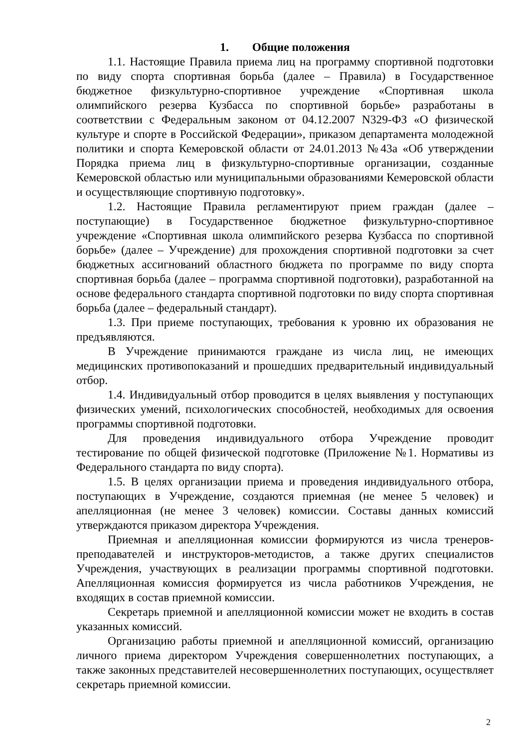1. Общие положения
1.1. Настоящие Правила приема лиц на программу спортивной подготовки по виду спорта спортивная борьба (далее – Правила) в Государственное бюджетное физкультурно-спортивное учреждение «Спортивная школа олимпийского резерва Кузбасса по спортивной борьбе» разработаны в соответствии с Федеральным законом от 04.12.2007 N329-ФЗ «О физической культуре и спорте в Российской Федерации», приказом департамента молодежной политики и спорта Кемеровской области от 24.01.2013 №43а «Об утверждении Порядка приема лиц в физкультурно-спортивные организации, созданные Кемеровской областью или муниципальными образованиями Кемеровской области и осуществляющие спортивную подготовку».
1.2. Настоящие Правила регламентируют прием граждан (далее – поступающие) в Государственное бюджетное физкультурно-спортивное учреждение «Спортивная школа олимпийского резерва Кузбасса по спортивной борьбе» (далее – Учреждение) для прохождения спортивной подготовки за счет бюджетных ассигнований областного бюджета по программе по виду спорта спортивная борьба (далее – программа спортивной подготовки), разработанной на основе федерального стандарта спортивной подготовки по виду спорта спортивная борьба (далее – федеральный стандарт).
1.3. При приеме поступающих, требования к уровню их образования не предъявляются.
В Учреждение принимаются граждане из числа лиц, не имеющих медицинских противопоказаний и прошедших предварительный индивидуальный отбор.
1.4. Индивидуальный отбор проводится в целях выявления у поступающих физических умений, психологических способностей, необходимых для освоения программы спортивной подготовки.
Для проведения индивидуального отбора Учреждение проводит тестирование по общей физической подготовке (Приложение №1. Нормативы из Федерального стандарта по виду спорта).
1.5. В целях организации приема и проведения индивидуального отбора, поступающих в Учреждение, создаются приемная (не менее 5 человек) и апелляционная (не менее 3 человек) комиссии. Составы данных комиссий утверждаются приказом директора Учреждения.
Приемная и апелляционная комиссии формируются из числа тренеров-преподавателей и инструкторов-методистов, а также других специалистов Учреждения, участвующих в реализации программы спортивной подготовки. Апелляционная комиссия формируется из числа работников Учреждения, не входящих в состав приемной комиссии.
Секретарь приемной и апелляционной комиссии может не входить в состав указанных комиссий.
Организацию работы приемной и апелляционной комиссий, организацию личного приема директором Учреждения совершеннолетних поступающих, а также законных представителей несовершеннолетних поступающих, осуществляет секретарь приемной комиссии.
2